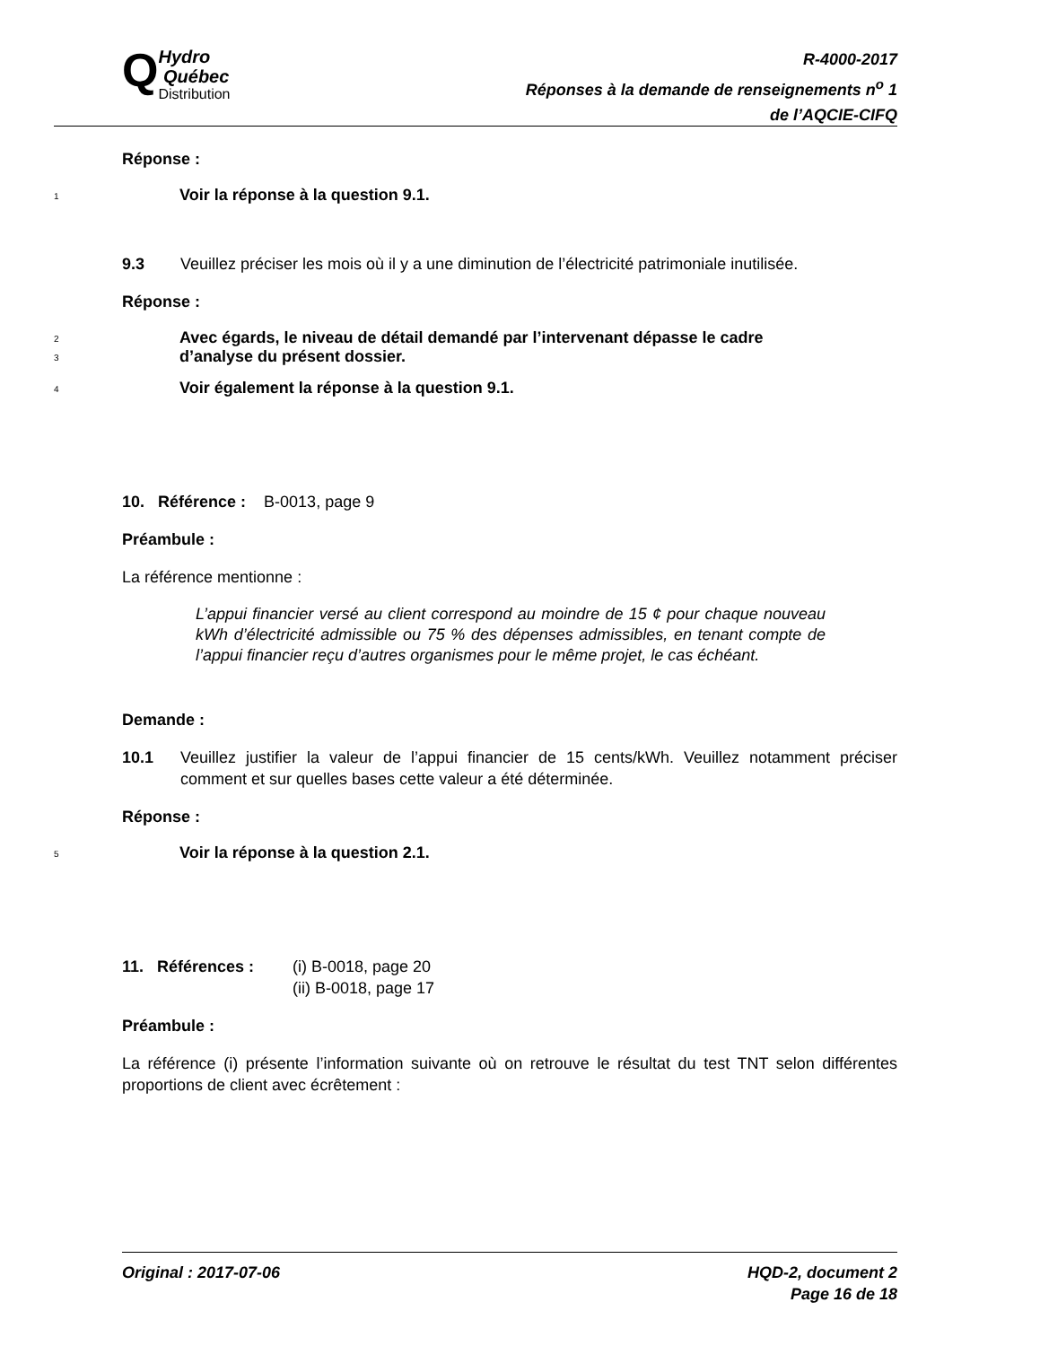Q
Hydro
Québec
Distribution
R-4000-2017
Réponses à la demande de renseignements n<sup>o</sup> 1
de l’AQCIE-CIFQ
Réponse :
1 Voir la réponse à la question 9.1.
9.3 Veuillez préciser les mois où il y a une diminution de l’électricité patrimoniale inutilisée.
Réponse :
2 Avec égards, le niveau de détail demandé par l’intervenant dépasse le cadre
3 d’analyse du présent dossier.
4 Voir également la réponse à la question 9.1.
10. Référence : B-0013, page 9
Préambule :
La référence mentionne :
L’appui financier versé au client correspond au moindre de 15 ¢ pour chaque nouveau kWh d’électricité admissible ou 75 % des dépenses admissibles, en tenant compte de l’appui financier reçu d’autres organismes pour le même projet, le cas échéant.
Demande :
10.1 Veuillez justifier la valeur de l’appui financier de 15 cents/kWh. Veuillez notamment préciser comment et sur quelles bases cette valeur a été déterminée.
Réponse :
5 Voir la réponse à la question 2.1.
11. Références : (i) B-0018, page 20
(ii) B-0018, page 17
Préambule :
La référence (i) présente l’information suivante où on retrouve le résultat du test TNT selon différentes proportions de client avec écrêtement :
Original : 2017-07-06 HQD-2, document 2
Page 16 de 18